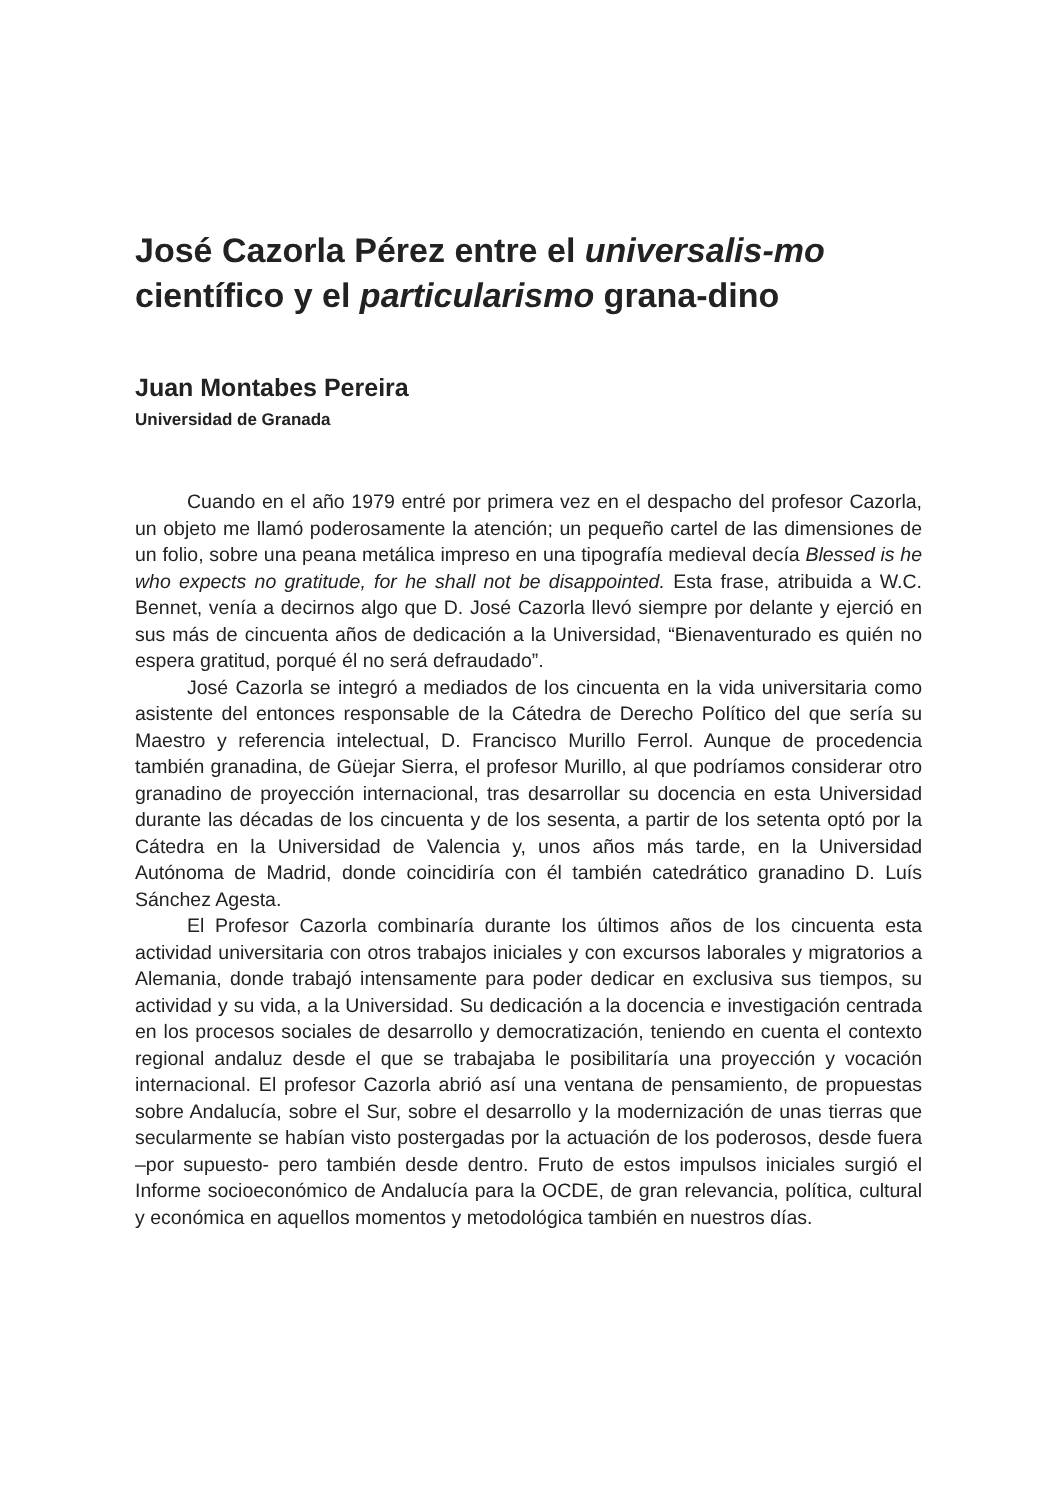José Cazorla Pérez entre el universalis-mo científico y el particularismo grana-dino
Juan Montabes Pereira
Universidad de Granada
Cuando en el año 1979 entré por primera vez en el despacho del profesor Cazorla, un objeto me llamó poderosamente la atención; un pequeño cartel de las dimensiones de un folio, sobre una peana metálica impreso en una tipografía medieval decía Blessed is he who expects no gratitude, for he shall not be disappointed. Esta frase, atribuida a W.C. Bennet, venía a decirnos algo que D. José Cazorla llevó siempre por delante y ejerció en sus más de cincuenta años de dedicación a la Universidad, “Bienaventurado es quién no espera gratitud, porqué él no será defraudado”.
José Cazorla se integró a mediados de los cincuenta en la vida universitaria como asistente del entonces responsable de la Cátedra de Derecho Político del que sería su Maestro y referencia intelectual, D. Francisco Murillo Ferrol. Aunque de procedencia también granadina, de Güejar Sierra, el profesor Murillo, al que podríamos considerar otro granadino de proyección internacional, tras desarrollar su docencia en esta Universidad durante las décadas de los cincuenta y de los sesenta, a partir de los setenta optó por la Cátedra en la Universidad de Valencia y, unos años más tarde, en la Universidad Autónoma de Madrid, donde coincidiría con él también catedrático granadino D. Luís Sánchez Agesta.
El Profesor Cazorla combinaría durante los últimos años de los cincuenta esta actividad universitaria con otros trabajos iniciales y con excursos laborales y migratorios a Alemania, donde trabajó intensamente para poder dedicar en exclusiva sus tiempos, su actividad y su vida, a la Universidad. Su dedicación a la docencia e investigación centrada en los procesos sociales de desarrollo y democratización, teniendo en cuenta el contexto regional andaluz desde el que se trabajaba le posibilitaría una proyección y vocación internacional. El profesor Cazorla abrió así una ventana de pensamiento, de propuestas sobre Andalucía, sobre el Sur, sobre el desarrollo y la modernización de unas tierras que secularmente se habían visto postergadas por la actuación de los poderosos, desde fuera –por supuesto- pero también desde dentro. Fruto de estos impulsos iniciales surgió el Informe socioeconómico de Andalucía para la OCDE, de gran relevancia, política, cultural y económica en aquellos momentos y metodológica también en nuestros días.